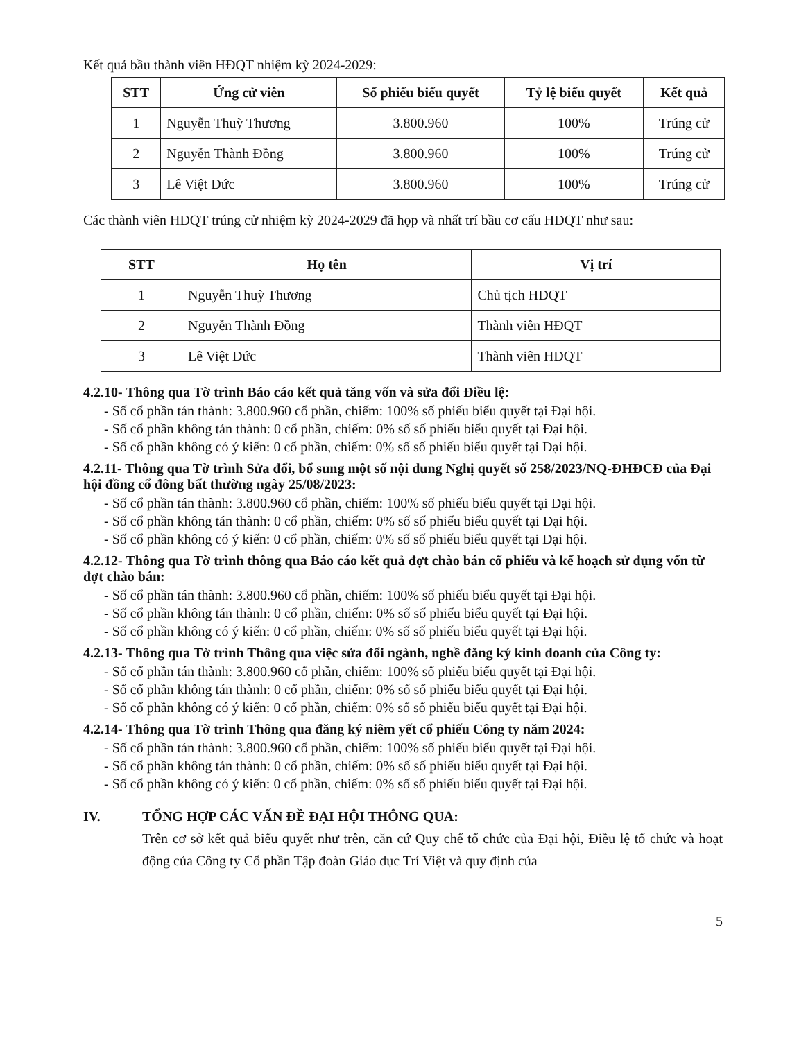Kết quả bầu thành viên HĐQT nhiệm kỳ 2024-2029:
| STT | Ứng cử viên | Số phiếu biểu quyết | Tỷ lệ biểu quyết | Kết quả |
| --- | --- | --- | --- | --- |
| 1 | Nguyễn Thuỳ Thương | 3.800.960 | 100% | Trúng cử |
| 2 | Nguyễn Thành Đồng | 3.800.960 | 100% | Trúng cử |
| 3 | Lê Việt Đức | 3.800.960 | 100% | Trúng cử |
Các thành viên HĐQT trúng cử nhiệm kỳ 2024-2029 đã họp và nhất trí bầu cơ cấu HĐQT như sau:
| STT | Họ tên | Vị trí |
| --- | --- | --- |
| 1 | Nguyễn Thuỳ Thương | Chủ tịch HĐQT |
| 2 | Nguyễn Thành Đồng | Thành viên HĐQT |
| 3 | Lê Việt Đức | Thành viên HĐQT |
4.2.10- Thông qua Tờ trình Báo cáo kết quả tăng vốn và sửa đổi Điều lệ:
- Số cổ phần tán thành: 3.800.960 cổ phần, chiếm: 100% số phiếu biểu quyết tại Đại hội.
- Số cổ phần không tán thành: 0 cổ phần, chiếm: 0% số số phiếu biểu quyết tại Đại hội.
- Số cổ phần không có ý kiến: 0 cổ phần, chiếm: 0% số số phiếu biểu quyết tại Đại hội.
4.2.11- Thông qua Tờ trình Sửa đổi, bổ sung một số nội dung Nghị quyết số 258/2023/NQ-ĐHĐCĐ của Đại hội đồng cổ đông bất thường ngày 25/08/2023:
- Số cổ phần tán thành: 3.800.960 cổ phần, chiếm: 100% số phiếu biểu quyết tại Đại hội.
- Số cổ phần không tán thành: 0 cổ phần, chiếm: 0% số số phiếu biểu quyết tại Đại hội.
- Số cổ phần không có ý kiến: 0 cổ phần, chiếm: 0% số số phiếu biểu quyết tại Đại hội.
4.2.12- Thông qua Tờ trình thông qua Báo cáo kết quả đợt chào bán cổ phiếu và kế hoạch sử dụng vốn từ đợt chào bán:
- Số cổ phần tán thành: 3.800.960 cổ phần, chiếm: 100% số phiếu biểu quyết tại Đại hội.
- Số cổ phần không tán thành: 0 cổ phần, chiếm: 0% số số phiếu biểu quyết tại Đại hội.
- Số cổ phần không có ý kiến: 0 cổ phần, chiếm: 0% số số phiếu biểu quyết tại Đại hội.
4.2.13- Thông qua Tờ trình Thông qua việc sửa đổi ngành, nghề đăng ký kinh doanh của Công ty:
- Số cổ phần tán thành: 3.800.960 cổ phần, chiếm: 100% số phiếu biểu quyết tại Đại hội.
- Số cổ phần không tán thành: 0 cổ phần, chiếm: 0% số số phiếu biểu quyết tại Đại hội.
- Số cổ phần không có ý kiến: 0 cổ phần, chiếm: 0% số số phiếu biểu quyết tại Đại hội.
4.2.14- Thông qua Tờ trình Thông qua đăng ký niêm yết cổ phiếu Công ty năm 2024:
- Số cổ phần tán thành: 3.800.960 cổ phần, chiếm: 100% số phiếu biểu quyết tại Đại hội.
- Số cổ phần không tán thành: 0 cổ phần, chiếm: 0% số số phiếu biểu quyết tại Đại hội.
- Số cổ phần không có ý kiến: 0 cổ phần, chiếm: 0% số số phiếu biểu quyết tại Đại hội.
IV. TỔNG HỢP CÁC VẤN ĐỀ ĐẠI HỘI THÔNG QUA:
Trên cơ sở kết quả biểu quyết như trên, căn cứ Quy chế tổ chức của Đại hội, Điều lệ tổ chức và hoạt động của Công ty Cổ phần Tập đoàn Giáo dục Trí Việt và quy định của
5